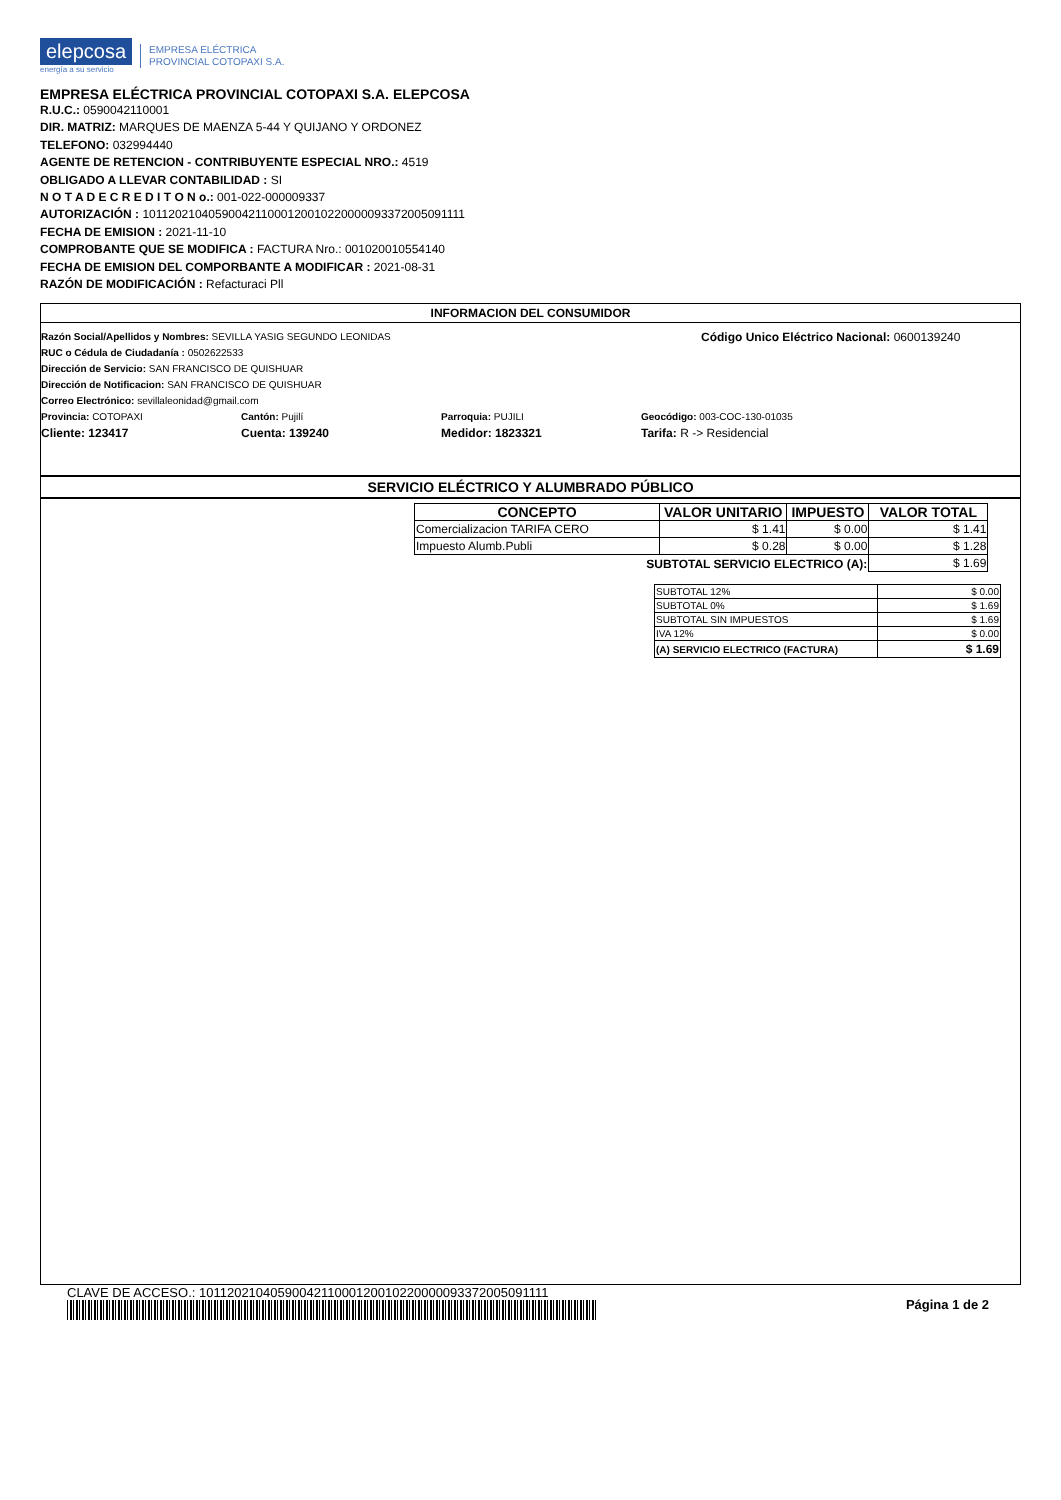elepcosa
energía a su servicio
EMPRESA ELÉCTRICA
PROVINCIAL COTOPAXI S.A.
EMPRESA ELÉCTRICA PROVINCIAL COTOPAXI S.A. ELEPCOSA
R.U.C.: 0590042110001
DIR. MATRIZ: MARQUES DE MAENZA 5-44 Y QUIJANO Y ORDONEZ
TELEFONO: 032994440
AGENTE DE RETENCION - CONTRIBUYENTE ESPECIAL NRO.: 4519
OBLIGADO A LLEVAR CONTABILIDAD : SI
N O T A D E C R E D I T O N o.: 001-022-000009337
AUTORIZACIÓN : 1011202104059004211000120010220000093372005091111
FECHA DE EMISION : 2021-11-10
COMPROBANTE QUE SE MODIFICA : FACTURA Nro.: 001020010554140
FECHA DE EMISION DEL COMPORBANTE A MODIFICAR : 2021-08-31
RAZÓN DE MODIFICACIÓN : Refacturaci Pll
INFORMACION DEL CONSUMIDOR
Código Unico Eléctrico Nacional: 0600139240
Razón Social/Apellidos y Nombres: SEVILLA YASIG SEGUNDO LEONIDAS
RUC o Cédula de Ciudadanía : 0502622533
Dirección de Servicio: SAN FRANCISCO DE QUISHUAR
Dirección de Notificacion: SAN FRANCISCO DE QUISHUAR
Correo Electrónico: sevillaleonidad@gmail.com
Provincia: COTOPAXI Cantón: Pujilí Parroquia: PUJILI Geocódigo: 003-COC-130-01035
Cliente: 123417 Cuenta: 139240 Medidor: 1823321 Tarifa: R -> Residencial
SERVICIO ELÉCTRICO Y ALUMBRADO PÚBLICO
| CONCEPTO | VALOR UNITARIO | IMPUESTO | VALOR TOTAL |
| --- | --- | --- | --- |
| Comercializacion TARIFA CERO | $ 1.41 | $ 0.00 | $ 1.41 |
| Impuesto Alumb.Publi | $ 0.28 | $ 0.00 | $ 1.28 |
| SUBTOTAL SERVICIO ELECTRICO (A): | | | $ 1.69 |
| SUBTOTAL 12% | $ 0.00 |
| SUBTOTAL 0% | $ 1.69 |
| SUBTOTAL SIN IMPUESTOS | $ 1.69 |
| IVA 12% | $ 0.00 |
| (A) SERVICIO ELECTRICO (FACTURA) | $ 1.69 |
CLAVE DE ACCESO.: 1011202104059004211000120010220000093372005091111
Página 1 de 2